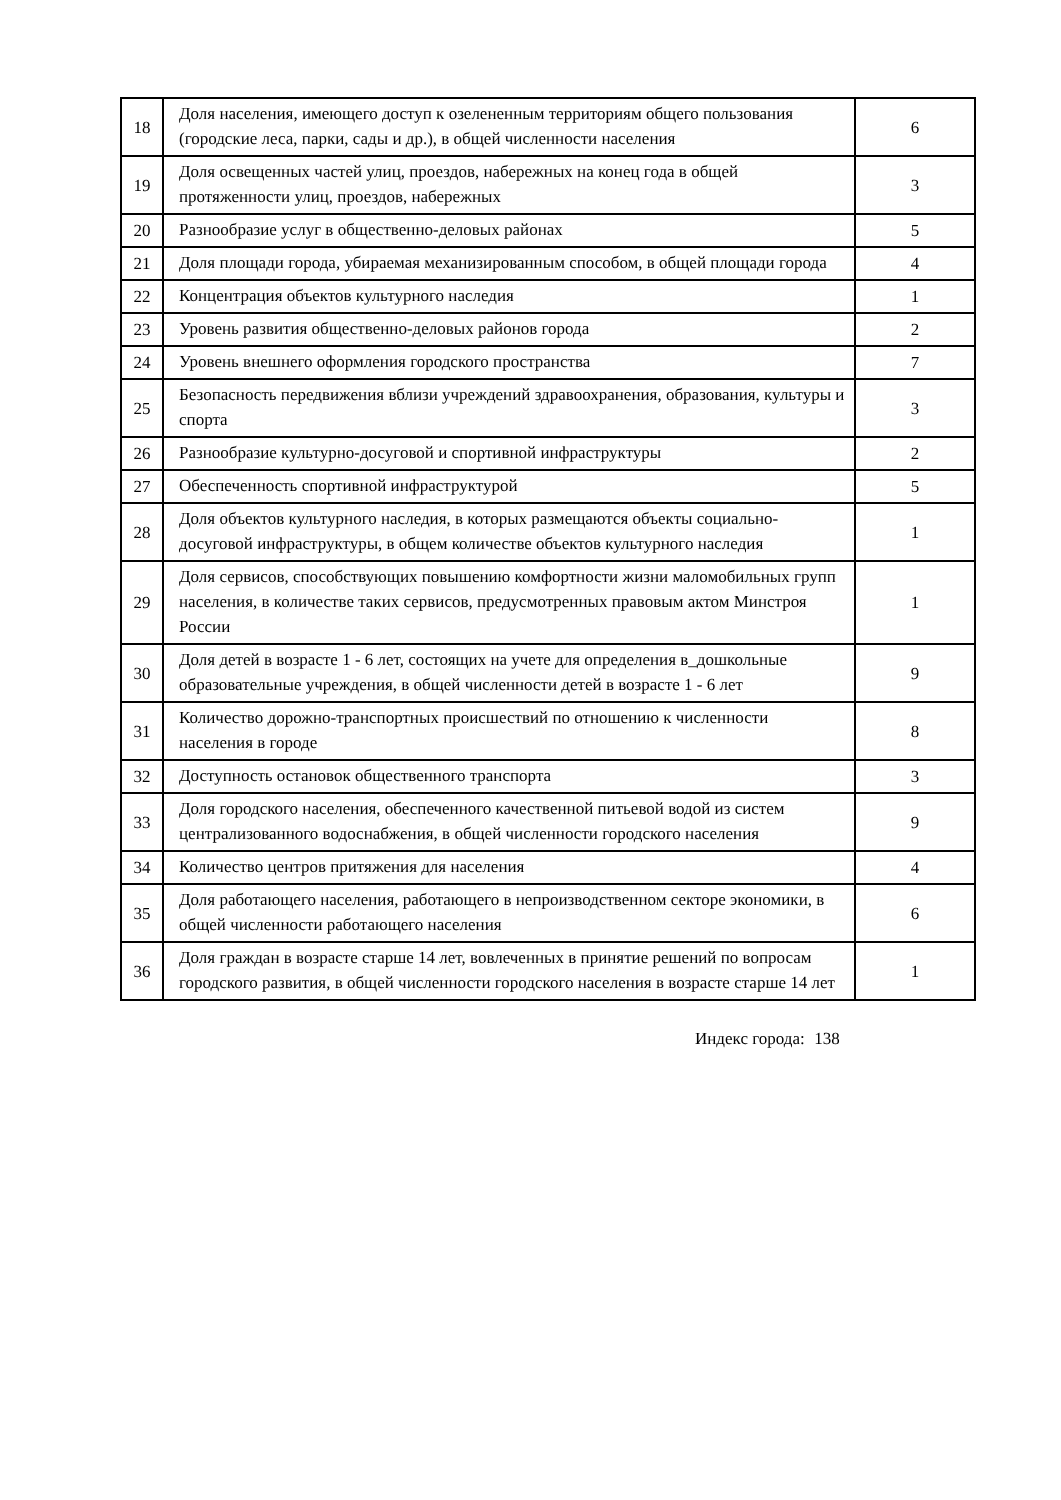| 18 | Доля населения, имеющего доступ к озелененным территориям общего пользования (городские леса, парки, сады и др.), в общей численности населения | 6 |
| 19 | Доля освещенных частей улиц, проездов, набережных на конец года в общей протяженности улиц, проездов, набережных | 3 |
| 20 | Разнообразие услуг в общественно-деловых районах | 5 |
| 21 | Доля площади города, убираемая механизированным способом, в общей площади города | 4 |
| 22 | Концентрация объектов культурного наследия | 1 |
| 23 | Уровень развития общественно-деловых районов города | 2 |
| 24 | Уровень внешнего оформления городского пространства | 7 |
| 25 | Безопасность передвижения вблизи учреждений здравоохранения, образования, культуры и спорта | 3 |
| 26 | Разнообразие культурно-досуговой и спортивной инфраструктуры | 2 |
| 27 | Обеспеченность спортивной инфраструктурой | 5 |
| 28 | Доля объектов культурного наследия, в которых размещаются объекты социально-досуговой инфраструктуры, в общем количестве объектов культурного наследия | 1 |
| 29 | Доля сервисов, способствующих повышению комфортности жизни маломобильных групп населения, в количестве таких сервисов, предусмотренных правовым актом Минстроя России | 1 |
| 30 | Доля детей в возрасте 1 - 6 лет, состоящих на учете для определения в_дошкольные образовательные учреждения, в общей численности детей в возрасте 1 - 6 лет | 9 |
| 31 | Количество дорожно-транспортных происшествий по отношению к численности населения в городе | 8 |
| 32 | Доступность остановок общественного транспорта | 3 |
| 33 | Доля городского населения, обеспеченного качественной питьевой водой из систем централизованного водоснабжения, в общей численности городского населения | 9 |
| 34 | Количество центров притяжения для населения | 4 |
| 35 | Доля работающего населения, работающего в непроизводственном секторе экономики, в общей численности работающего населения | 6 |
| 36 | Доля граждан в возрасте старше 14 лет, вовлеченных в принятие решений по вопросам городского развития, в общей численности городского населения в возрасте старше 14 лет | 1 |
Индекс города: 138